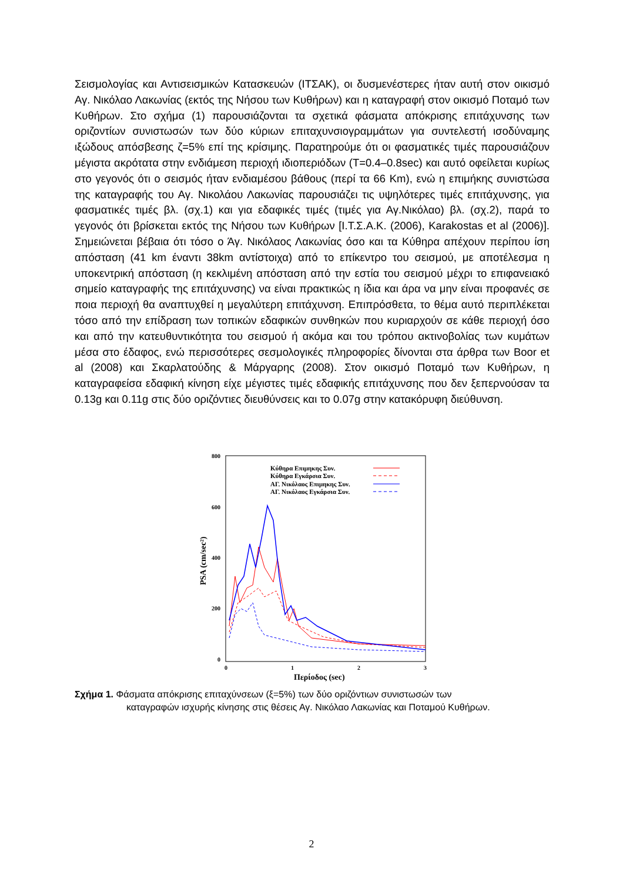Σεισμολογίας και Αντισεισμικών Κατασκευών (ΙΤΣΑΚ), οι δυσμενέστερες ήταν αυτή στον οικισμό Αγ. Νικόλαο Λακωνίας (εκτός της Νήσου των Κυθήρων) και η καταγραφή στον οικισμό Ποταμό των Κυθήρων. Στο σχήμα (1) παρουσιάζονται τα σχετικά φάσματα απόκρισης επιτάχυνσης των οριζοντίων συνιστωσών των δύο κύριων επιταχυνσιογραμμάτων για συντελεστή ισοδύναμης ιξώδους απόσβεσης ζ=5% επί της κρίσιμης. Παρατηρούμε ότι οι φασματικές τιμές παρουσιάζουν μέγιστα ακρότατα στην ενδιάμεση περιοχή ιδιοπεριόδων (T=0.4–0.8sec) και αυτό οφείλεται κυρίως στο γεγονός ότι ο σεισμός ήταν ενδιαμέσου βάθους (περί τα 66 Km), ενώ η επιμήκης συνιστώσα της καταγραφής του Αγ. Νικολάου Λακωνίας παρουσιάζει τις υψηλότερες τιμές επιτάχυνσης, για φασματικές τιμές βλ. (σχ.1) και για εδαφικές τιμές (τιμές για Αγ.Νικόλαο) βλ. (σχ.2), παρά το γεγονός ότι βρίσκεται εκτός της Νήσου των Κυθήρων [Ι.Τ.Σ.Α.Κ. (2006), Karakostas et al (2006)]. Σημειώνεται βέβαια ότι τόσο ο Άγ. Νικόλαος Λακωνίας όσο και τα Κύθηρα απέχουν περίπου ίση απόσταση (41 km έναντι 38km αντίστοιχα) από το επίκεντρο του σεισμού, με αποτέλεσμα η υποκεντρική απόσταση (η κεκλιμένη απόσταση από την εστία του σεισμού μέχρι το επιφανειακό σημείο καταγραφής της επιτάχυνσης) να είναι πρακτικώς η ίδια και άρα να μην είναι προφανές σε ποια περιοχή θα αναπτυχθεί η μεγαλύτερη επιτάχυνση. Επιπρόσθετα, το θέμα αυτό περιπλέκεται τόσο από την επίδραση των τοπικών εδαφικών συνθηκών που κυριαρχούν σε κάθε περιοχή όσο και από την κατευθυντικότητα του σεισμού ή ακόμα και του τρόπου ακτινοβολίας των κυμάτων μέσα στο έδαφος, ενώ περισσότερες σεσμολογικές πληροφορίες δίνονται στα άρθρα των Boor et al (2008) και Σκαρλατούδης & Μάργαρης (2008). Στον οικισμό Ποταμό των Κυθήρων, η καταγραφείσα εδαφική κίνηση είχε μέγιστες τιμές εδαφικής επιτάχυνσης που δεν ξεπερνούσαν τα 0.13g και 0.11g στις δύο οριζόντιες διευθύνσεις και το 0.07g στην κατακόρυφη διεύθυνση.
800
600
400
200
0
0
1
2
3
Περίοδος (sec)
PSA (cm/sec²)
Κύθηρα Επιμηκης Συν.
Κύθηρα Εγκάρσια Συν.
ΑΓ. Νικόλαος Επιμηκης Συν.
ΑΓ. Νικόλαος Εγκάρσια Συν.
Σχήμα 1. Φάσματα απόκρισης επιταχύνσεων (ξ=5%) των δύο οριζόντιων συνιστωσών των
καταγραφών ισχυρής κίνησης στις θέσεις Αγ. Νικόλαο Λακωνίας και Ποταμού Κυθήρων.
2